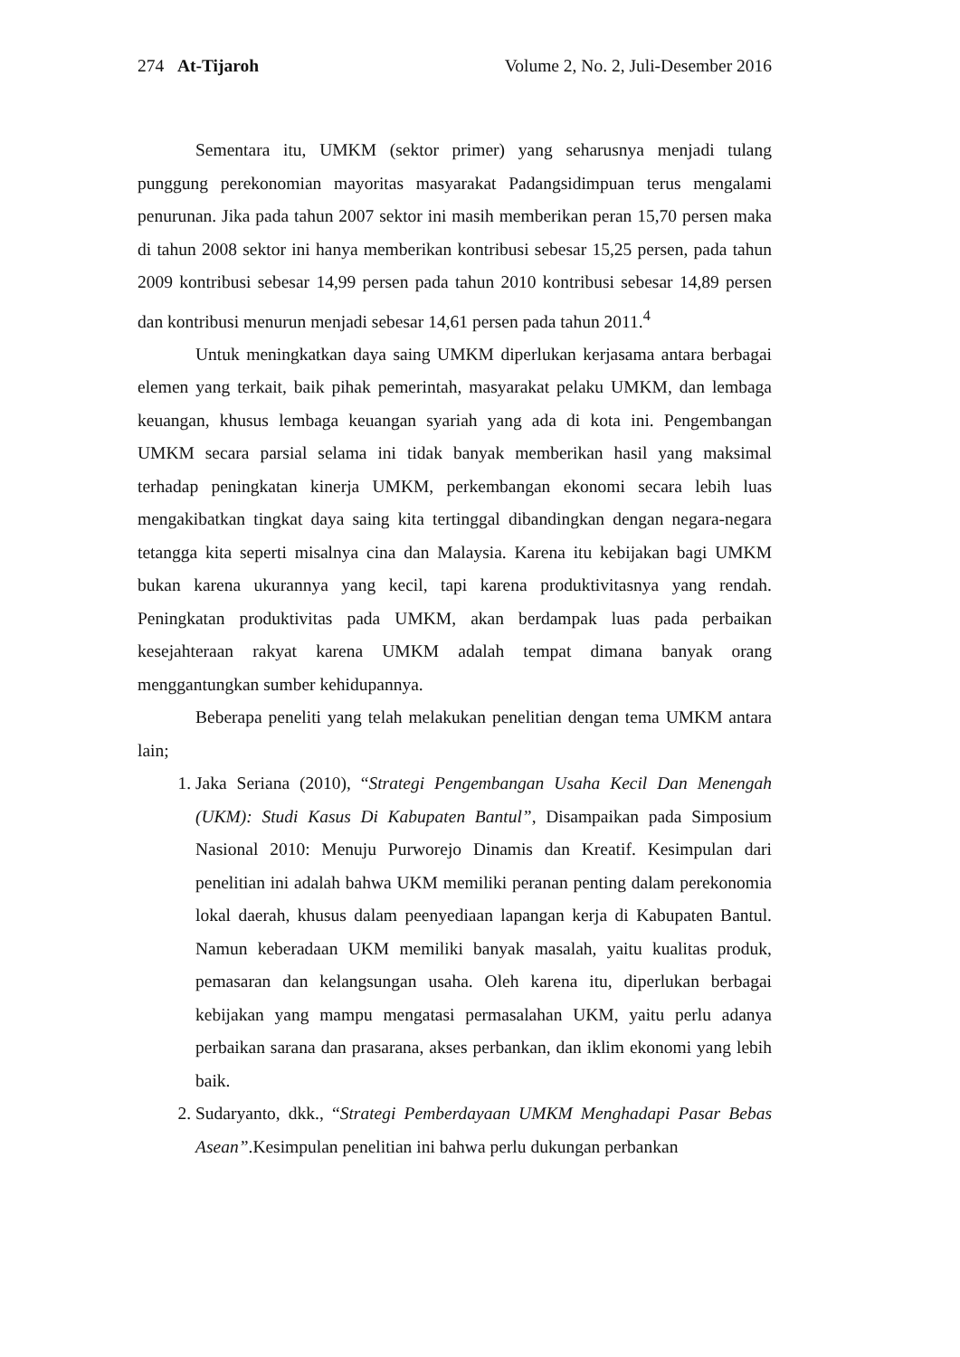274 At-Tijaroh Volume 2, No. 2, Juli-Desember 2016
Sementara itu, UMKM (sektor primer) yang seharusnya menjadi tulang punggung perekonomian mayoritas masyarakat Padangsidimpuan terus mengalami penurunan. Jika pada tahun 2007 sektor ini masih memberikan peran 15,70 persen maka di tahun 2008 sektor ini hanya memberikan kontribusi sebesar 15,25 persen, pada tahun 2009 kontribusi sebesar 14,99 persen pada tahun 2010 kontribusi sebesar 14,89 persen dan kontribusi menurun menjadi sebesar 14,61 persen pada tahun 2011.<sup>4</sup>
Untuk meningkatkan daya saing UMKM diperlukan kerjasama antara berbagai elemen yang terkait, baik pihak pemerintah, masyarakat pelaku UMKM, dan lembaga keuangan, khusus lembaga keuangan syariah yang ada di kota ini. Pengembangan UMKM secara parsial selama ini tidak banyak memberikan hasil yang maksimal terhadap peningkatan kinerja UMKM, perkembangan ekonomi secara lebih luas mengakibatkan tingkat daya saing kita tertinggal dibandingkan dengan negara-negara tetangga kita seperti misalnya cina dan Malaysia. Karena itu kebijakan bagi UMKM bukan karena ukurannya yang kecil, tapi karena produktivitasnya yang rendah. Peningkatan produktivitas pada UMKM, akan berdampak luas pada perbaikan kesejahteraan rakyat karena UMKM adalah tempat dimana banyak orang menggantungkan sumber kehidupannya.
Beberapa peneliti yang telah melakukan penelitian dengan tema UMKM antara lain;
1. Jaka Seriana (2010), “Strategi Pengembangan Usaha Kecil Dan Menengah (UKM): Studi Kasus Di Kabupaten Bantul”, Disampaikan pada Simposium Nasional 2010: Menuju Purworejo Dinamis dan Kreatif. Kesimpulan dari penelitian ini adalah bahwa UKM memiliki peranan penting dalam perekonomia lokal daerah, khusus dalam peenyediaan lapangan kerja di Kabupaten Bantul. Namun keberadaan UKM memiliki banyak masalah, yaitu kualitas produk, pemasaran dan kelangsungan usaha. Oleh karena itu, diperlukan berbagai kebijakan yang mampu mengatasi permasalahan UKM, yaitu perlu adanya perbaikan sarana dan prasarana, akses perbankan, dan iklim ekonomi yang lebih baik.
2. Sudaryanto, dkk., “Strategi Pemberdayaan UMKM Menghadapi Pasar Bebas Asean”.Kesimpulan penelitian ini bahwa perlu dukungan perbankan